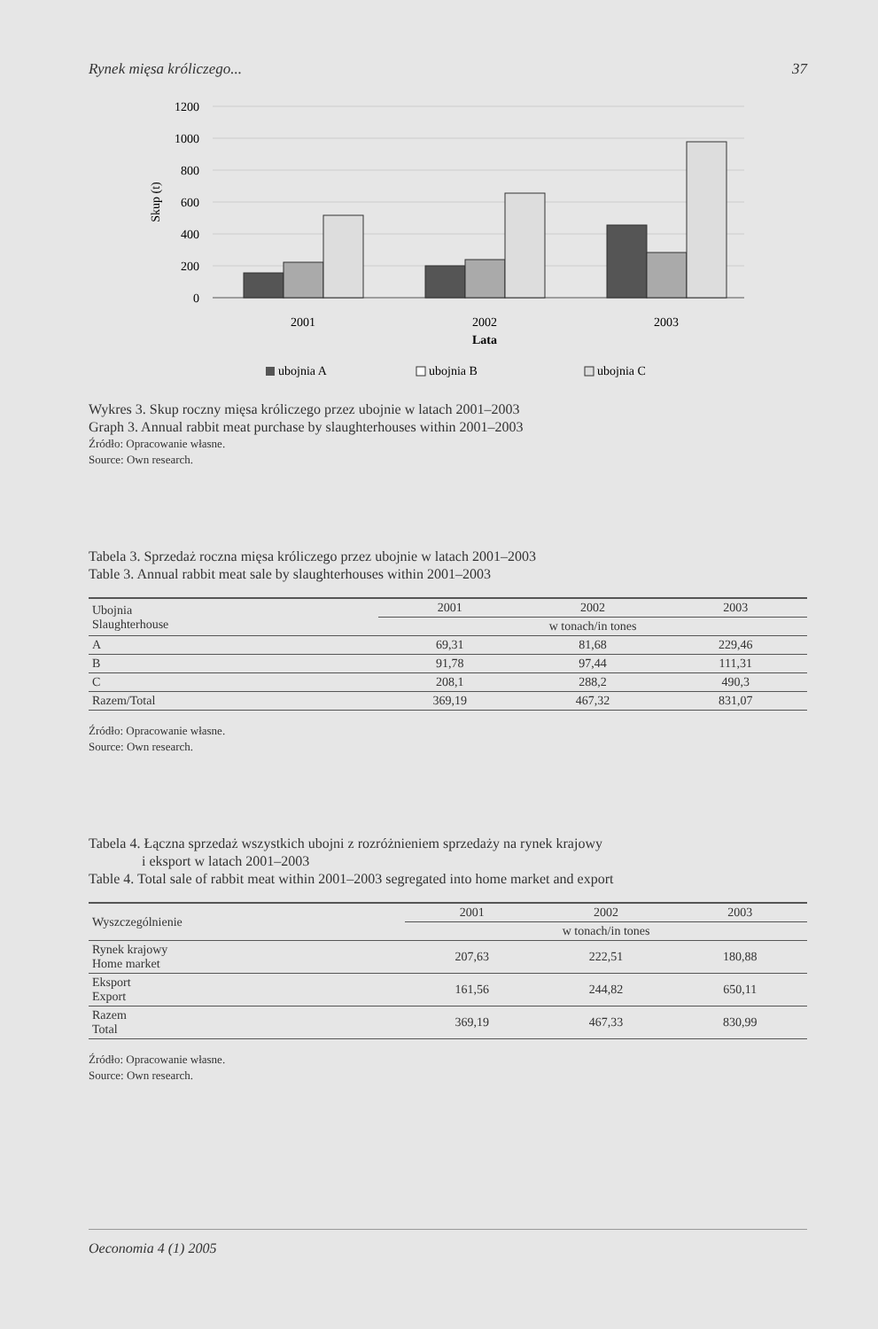Rynek mięsa króliczego... 37
1200
1000
800
600
400
200
0
Skup (t)
2001
2002
2003
Lata
ubojnia A
ubojnia B
ubojnia C
Wykres 3. Skup roczny mięsa króliczego przez ubojnie w latach 2001–2003
Graph 3. Annual rabbit meat purchase by slaughterhouses within 2001–2003
Źródło: Opracowanie własne.
Source: Own research.
Tabela 3. Sprzedaż roczna mięsa króliczego przez ubojnie w latach 2001–2003
Table 3. Annual rabbit meat sale by slaughterhouses within 2001–2003
| Ubojnia Slaughterhouse | 2001 | 2002 | 2003 |
| --- | --- | --- | --- |
| | w tonach/in tones | | |
| A | 69,31 | 81,68 | 229,46 |
| B | 91,78 | 97,44 | 111,31 |
| C | 208,1 | 288,2 | 490,3 |
| Razem/Total | 369,19 | 467,32 | 831,07 |
Źródło: Opracowanie własne.
Source: Own research.
Tabela 4. Łączna sprzedaż wszystkich ubojni z rozróżnieniem sprzedaży na rynek krajowy
i eksport w latach 2001–2003
Table 4. Total sale of rabbit meat within 2001–2003 segregated into home market and export
| Wyszczególnienie | 2001 | 2002 | 2003 |
| --- | --- | --- | --- |
| | w tonach/in tones | | |
| Rynek krajowy Home market | 207,63 | 222,51 | 180,88 |
| Eksport Export | 161,56 | 244,82 | 650,11 |
| Razem Total | 369,19 | 467,33 | 830,99 |
Źródło: Opracowanie własne.
Source: Own research.
Oeconomia 4 (1) 2005